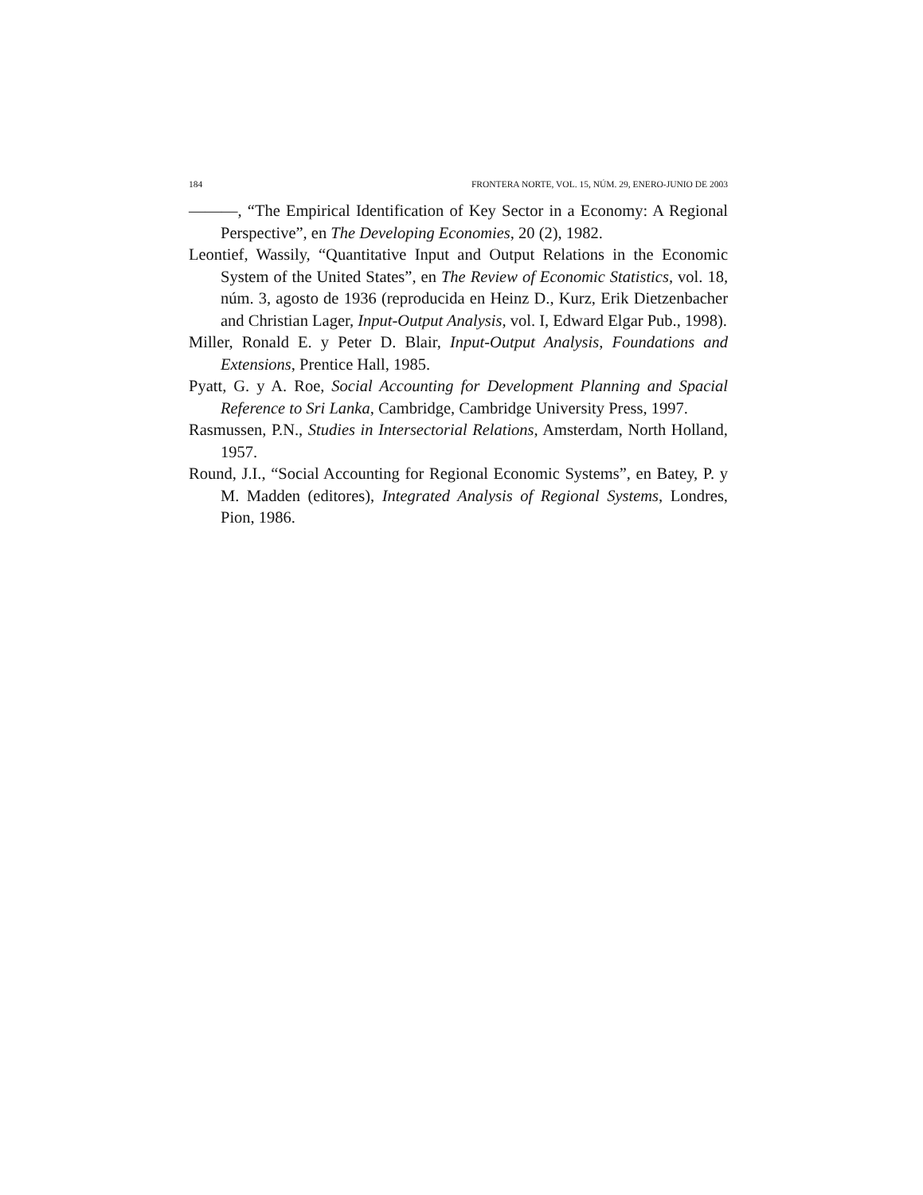184 FRONTERA NORTE, VOL. 15, NÚM. 29, ENERO-JUNIO DE 2003
———, “The Empirical Identification of Key Sector in a Economy: A Regional Perspective”, en The Developing Economies, 20 (2), 1982.
Leontief, Wassily, “Quantitative Input and Output Relations in the Economic System of the United States”, en The Review of Economic Statistics, vol. 18, núm. 3, agosto de 1936 (reproducida en Heinz D., Kurz, Erik Dietzenbacher and Christian Lager, Input-Output Analysis, vol. I, Edward Elgar Pub., 1998).
Miller, Ronald E. y Peter D. Blair, Input-Output Analysis, Foundations and Extensions, Prentice Hall, 1985.
Pyatt, G. y A. Roe, Social Accounting for Development Planning and Spacial Reference to Sri Lanka, Cambridge, Cambridge University Press, 1997.
Rasmussen, P.N., Studies in Intersectorial Relations, Amsterdam, North Holland, 1957.
Round, J.I., “Social Accounting for Regional Economic Systems”, en Batey, P. y M. Madden (editores), Integrated Analysis of Regional Systems, Londres, Pion, 1986.